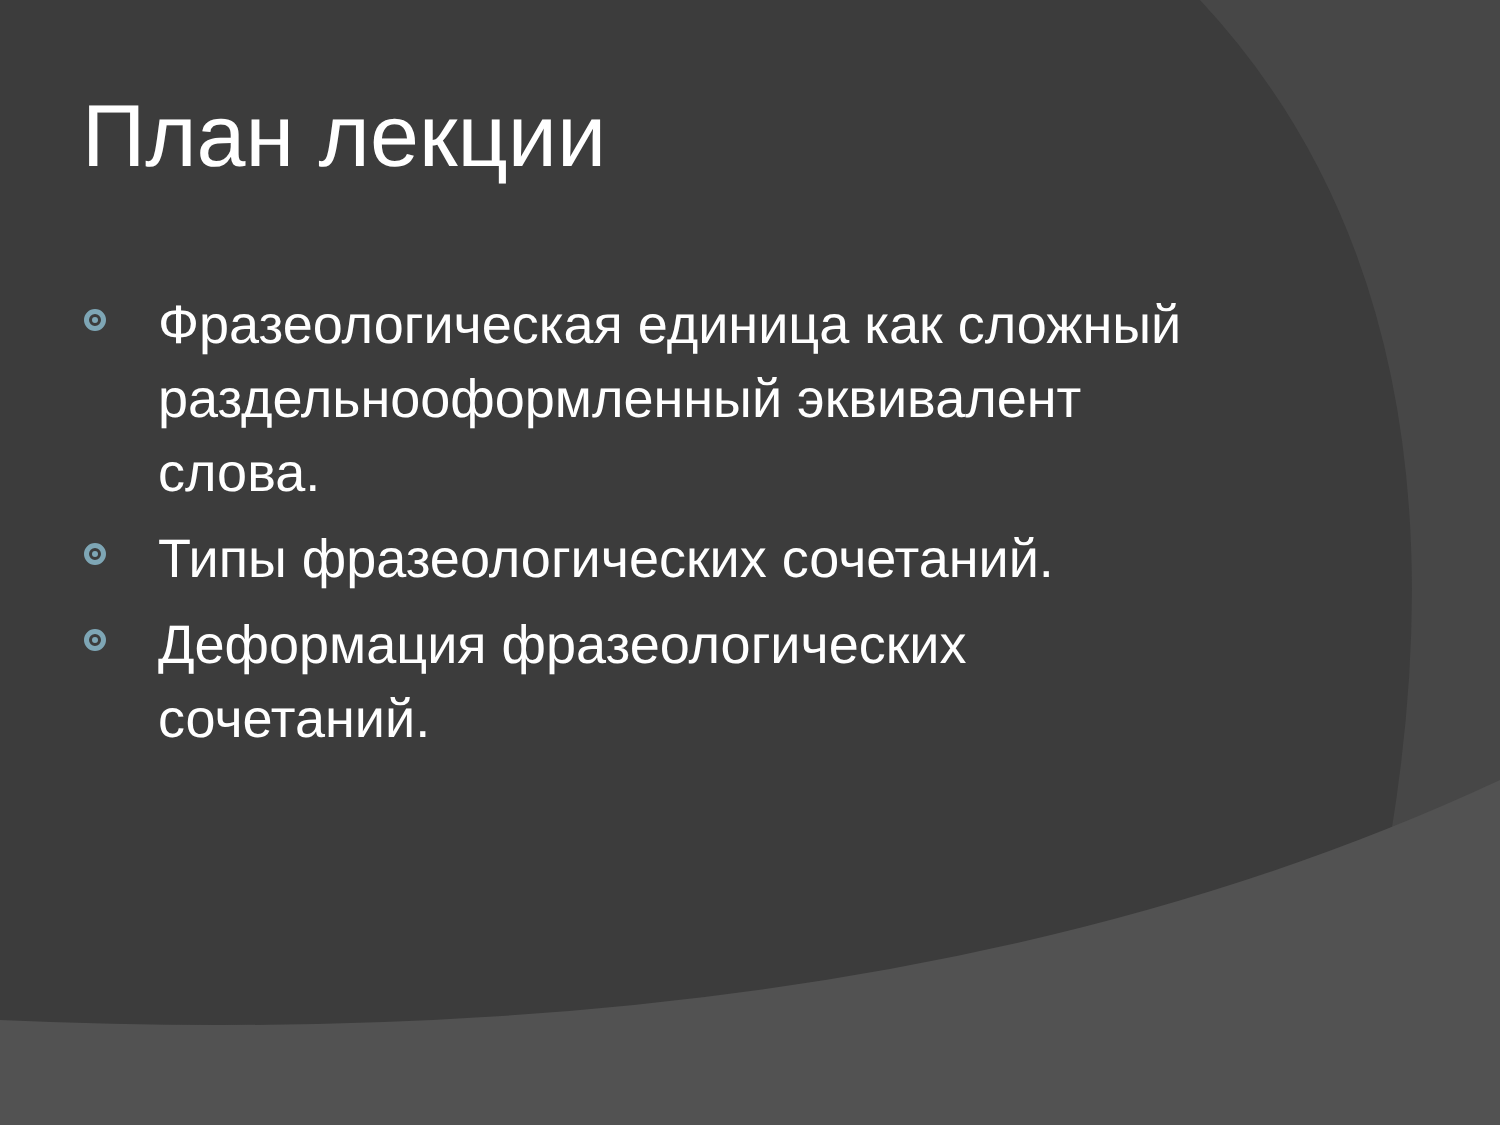План лекции
Фразеологическая единица как сложный раздельнооформленный эквивалент слова.
Типы фразеологических сочетаний.
Деформация фразеологических сочетаний.